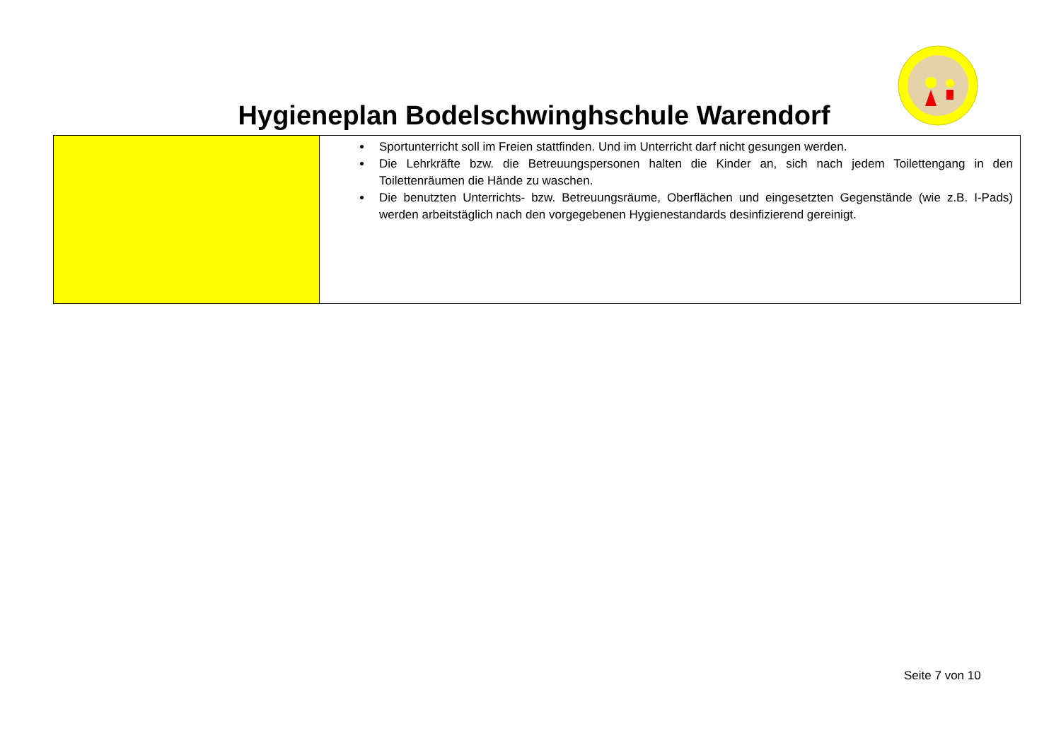Hygieneplan Bodelschwinghschule Warendorf
| | Sportunterricht soll im Freien stattfinden. Und im Unterricht darf nicht gesungen werden. Die Lehrkräfte bzw. die Betreuungspersonen halten die Kinder an, sich nach jedem Toilettengang in den Toilettenräumen die Hände zu waschen. Die benutzten Unterrichts- bzw. Betreuungsräume, Oberflächen und eingesetzten Gegenstände (wie z.B. I-Pads) werden arbeitstäglich nach den vorgegebenen Hygienestandards desinfizierend gereinigt. |
Seite 7 von 10